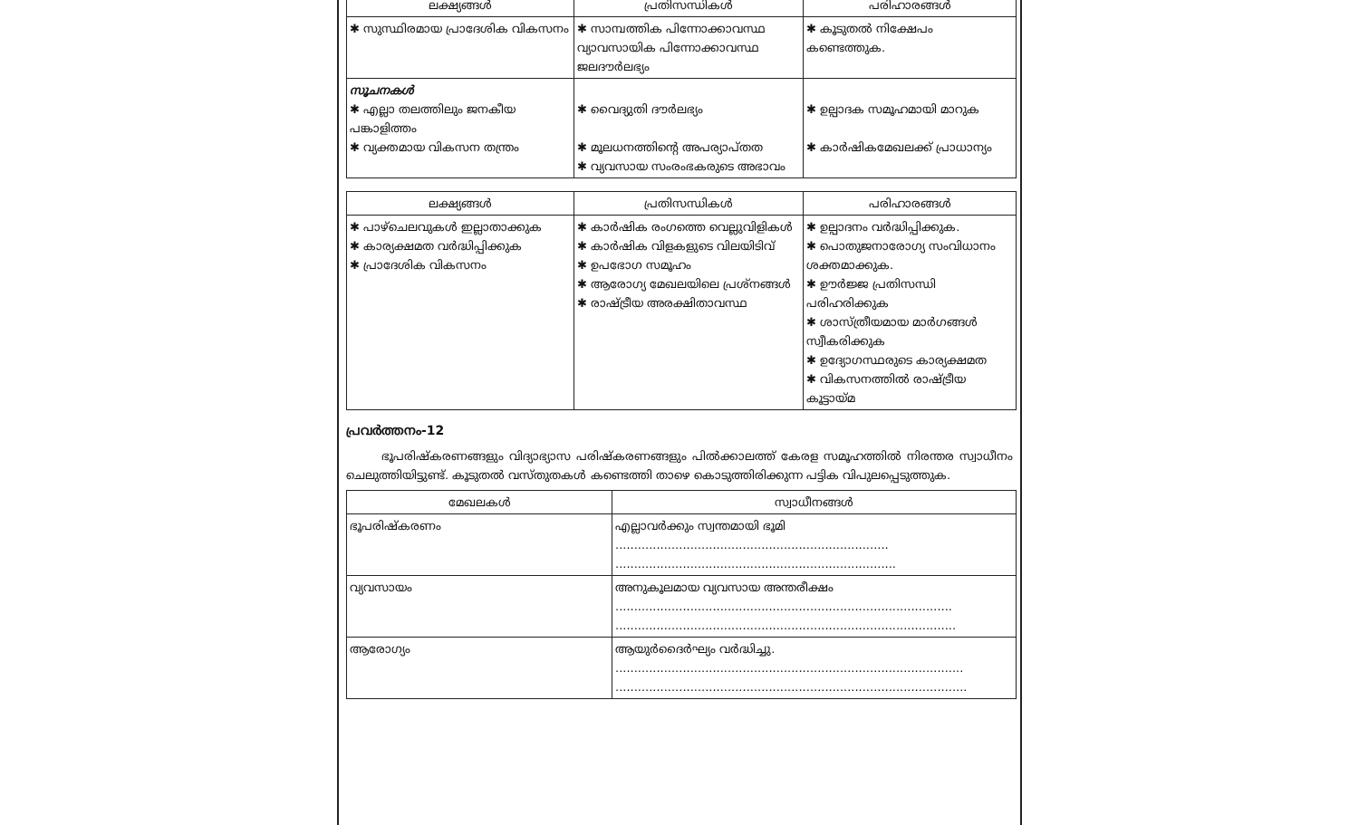| ലക്ഷ്യങ്ങൾ | പ്രതിസന്ധികൾ | പരിഹാരങ്ങൾ |
| --- | --- | --- |
| ✱ സുസ്ഥിരമായ പ്രാദേശിക വികസനം | ✱ സാമ്പത്തിക പിന്നോക്കാവസ്ഥ വ്യാവസായിക പിന്നോക്കാവസ്ഥ ജലദൗർലഭ്യം | ✱ കൂടുതൽ നിക്ഷേപം കണ്ടെത്തുക. |
| സൂചനകൾ ✱ എല്ലാ തലത്തിലും ജനകീയ പങ്കാളിത്തം ✱ വ്യക്തമായ വികസന തന്ത്രം | ✱ വൈദ്യുതി ദൗർലഭ്യം ✱ മൂലധനത്തിന്റെ അപര്യാപ്തത ✱ വ്യവസായ സംരംഭകരുടെ അഭാവം | ✱ ഉല്പാദക സമൂഹമായി മാറുക ✱ കാർഷികമേഖലക്ക് പ്രാധാന്യം |
| ലക്ഷ്യങ്ങൾ | പ്രതിസന്ധികൾ | പരിഹാരങ്ങൾ |
| --- | --- | --- |
| ✱ പാഴ്ചെലവുകൾ ഇല്ലാതാക്കുക ✱ കാര്യക്ഷമത വർദ്ധിപ്പിക്കുക ✱ പ്രാദേശിക വികസനം | ✱ കാർഷിക രംഗത്തെ വെല്ലുവിളികൾ ✱ കാർഷിക വിളകളുടെ വിലയിടിവ് ✱ ഉപഭോഗ സമൂഹം ✱ ആരോഗ്യ മേഖലയിലെ പ്രശ്നങ്ങൾ ✱ രാഷ്ട്രീയ അരക്ഷിതാവസ്ഥ | ✱ ഉല്പാദനം വർദ്ധിപ്പിക്കുക. ✱ പൊതുജനാരോഗ്യ സംവിധാനം ശക്തമാക്കുക. ✱ ഊർജ്ജ പ്രതിസന്ധി പരിഹരിക്കുക ✱ ശാസ്ത്രീയമായ മാർഗങ്ങൾ സ്വീകരിക്കുക ✱ ഉദ്യോഗസ്ഥരുടെ കാര്യക്ഷമത ✱ വികസനത്തിൽ രാഷ്ട്രീയ കൂട്ടായ്മ |
പ്രവർത്തനം-12
   ഭൂപരിഷ്കരണങ്ങളും വിദ്യാഭ്യാസ പരിഷ്കരണങ്ങളും പിൽക്കാലത്ത് കേരള സമൂഹത്തിൽ നിരന്തര സ്വാധീനം ചെലുത്തിയിട്ടുണ്ട്. കൂടുതൽ വസ്തുതകൾ കണ്ടെത്തി താഴെ കൊടുത്തിരിക്കുന്ന പട്ടിക വിപുലപ്പെടുത്തുക.
| മേഖലകൾ | സ്വാധീനങ്ങൾ |
| --- | --- |
| ഭൂപരിഷ്കരണം | എല്ലാവർക്കും സ്വന്തമായി ഭൂമി ......................................................................... ........................................................................... |
| വ്യവസായം | അനുകൂലമായ വ്യവസായ അന്തരീക്ഷം .......................................................................................... ........................................................................................... |
| ആരോഗ്യം | ആയുർദൈർഘ്യം വർദ്ധിച്ചു. ............................................................................................. .............................................................................................. |